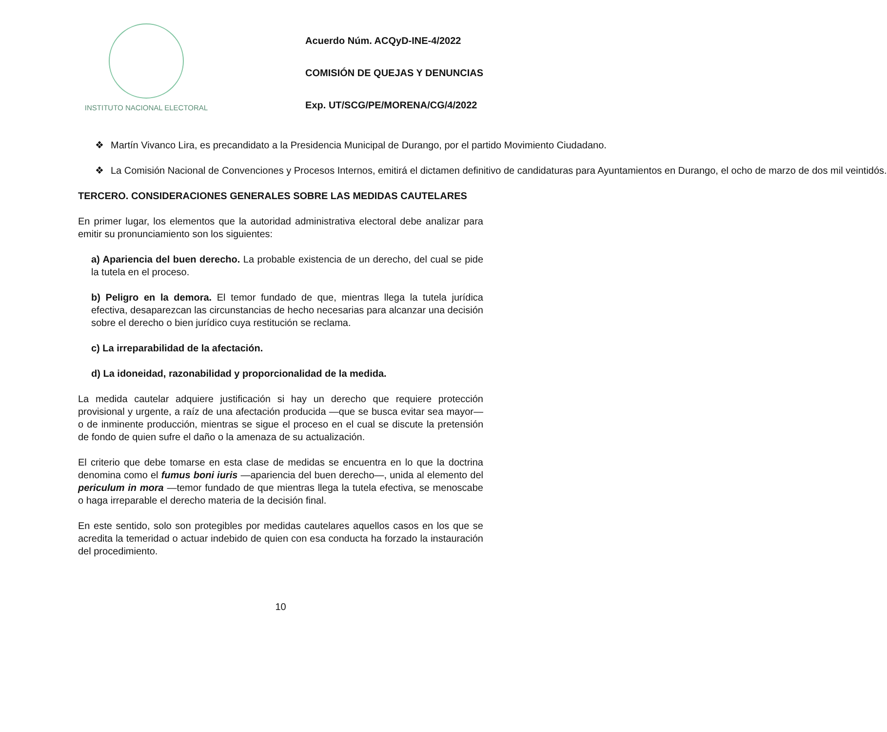INSTITUTO NACIONAL ELECTORAL
Acuerdo Núm. ACQyD-INE-4/2022
COMISIÓN DE QUEJAS Y DENUNCIAS
Exp. UT/SCG/PE/MORENA/CG/4/2022
❖ Martín Vivanco Lira, es precandidato a la Presidencia Municipal de Durango, por el partido Movimiento Ciudadano.
❖ La Comisión Nacional de Convenciones y Procesos Internos, emitirá el dictamen definitivo de candidaturas para Ayuntamientos en Durango, el ocho de marzo de dos mil veintidós.
TERCERO. CONSIDERACIONES GENERALES SOBRE LAS MEDIDAS CAUTELARES
En primer lugar, los elementos que la autoridad administrativa electoral debe analizar para emitir su pronunciamiento son los siguientes:
a) Apariencia del buen derecho. La probable existencia de un derecho, del cual se pide la tutela en el proceso.
b) Peligro en la demora. El temor fundado de que, mientras llega la tutela jurídica efectiva, desaparezcan las circunstancias de hecho necesarias para alcanzar una decisión sobre el derecho o bien jurídico cuya restitución se reclama.
c) La irreparabilidad de la afectación.
d) La idoneidad, razonabilidad y proporcionalidad de la medida.
La medida cautelar adquiere justificación si hay un derecho que requiere protección provisional y urgente, a raíz de una afectación producida —que se busca evitar sea mayor— o de inminente producción, mientras se sigue el proceso en el cual se discute la pretensión de fondo de quien sufre el daño o la amenaza de su actualización.
El criterio que debe tomarse en esta clase de medidas se encuentra en lo que la doctrina denomina como el fumus boni iuris —apariencia del buen derecho—, unida al elemento del periculum in mora —temor fundado de que mientras llega la tutela efectiva, se menoscabe o haga irreparable el derecho materia de la decisión final.
En este sentido, solo son protegibles por medidas cautelares aquellos casos en los que se acredita la temeridad o actuar indebido de quien con esa conducta ha forzado la instauración del procedimiento.
10